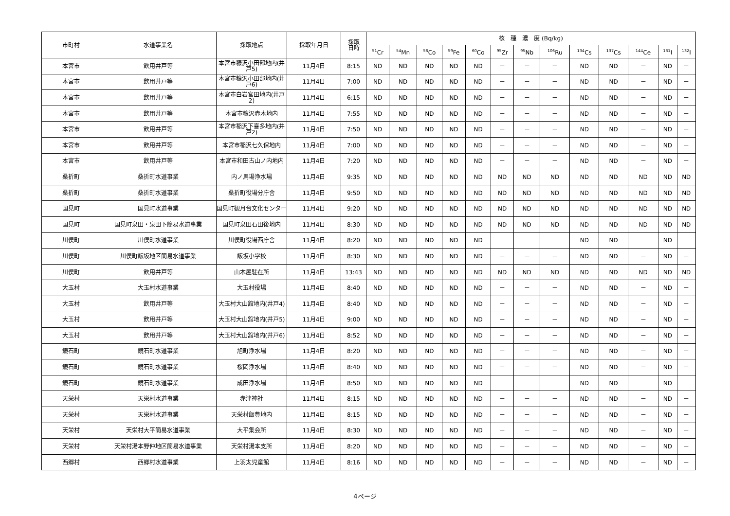| 市町村 | 水道事業名 | 採取地点 | 採取年月日 | 採取 日時 | 核 種 濃 度 (Bq/kg) | | | | | | | | | | | | |
| --- | --- | --- | --- | --- | --- | --- | --- | --- | --- | --- | --- | --- | --- | --- | --- | --- | --- |
| | | | | | <sup>51</sup>Cr | <sup>54</sup>Mn | <sup>58</sup>Co | <sup>59</sup>Fe | <sup>60</sup>Co | <sup>95</sup>Zr | <sup>95</sup>Nb | <sup>106</sup>Ru | <sup>134</sup>Cs | <sup>137</sup>Cs | <sup>144</sup>Ce | <sup>131</sup>I | <sup>132</sup>I |
| 本宮市 | 飲用井戸等 | 本宮市糠沢小田部地内(井戸5) | 11月4日 | 8:15 | ND | ND | ND | ND | ND | － | － | － | ND | ND | － | ND | － |
| 本宮市 | 飲用井戸等 | 本宮市糠沢小田部地内(井戸6) | 11月4日 | 7:00 | ND | ND | ND | ND | ND | － | － | － | ND | ND | － | ND | － |
| 本宮市 | 飲用井戸等 | 本宮市白岩宮田地内(井戸2) | 11月4日 | 6:15 | ND | ND | ND | ND | ND | － | － | － | ND | ND | － | ND | － |
| 本宮市 | 飲用井戸等 | 本宮市糠沢赤木地内 | 11月4日 | 7:55 | ND | ND | ND | ND | ND | － | － | － | ND | ND | － | ND | － |
| 本宮市 | 飲用井戸等 | 本宮市稲沢下喜多地内(井戸2) | 11月4日 | 7:50 | ND | ND | ND | ND | ND | － | － | － | ND | ND | － | ND | － |
| 本宮市 | 飲用井戸等 | 本宮市稲沢七久保地内 | 11月4日 | 7:00 | ND | ND | ND | ND | ND | － | － | － | ND | ND | － | ND | － |
| 本宮市 | 飲用井戸等 | 本宮市和田古山ノ内地内 | 11月4日 | 7:20 | ND | ND | ND | ND | ND | － | － | － | ND | ND | － | ND | － |
| 桑折町 | 桑折町水道事業 | 内ノ馬場浄水場 | 11月4日 | 9:35 | ND | ND | ND | ND | ND | ND | ND | ND | ND | ND | ND | ND | ND |
| 桑折町 | 桑折町水道事業 | 桑折町役場分庁舎 | 11月4日 | 9:50 | ND | ND | ND | ND | ND | ND | ND | ND | ND | ND | ND | ND | ND |
| 国見町 | 国見町水道事業 | 国見町観月台文化センター | 11月4日 | 9:20 | ND | ND | ND | ND | ND | ND | ND | ND | ND | ND | ND | ND | ND |
| 国見町 | 国見町泉田・泉田下簡易水道事業 | 国見町泉田石田後地内 | 11月4日 | 8:30 | ND | ND | ND | ND | ND | ND | ND | ND | ND | ND | ND | ND | ND |
| 川俣町 | 川俣町水道事業 | 川俣町役場西庁舎 | 11月4日 | 8:20 | ND | ND | ND | ND | ND | － | － | － | ND | ND | － | ND | － |
| 川俣町 | 川俣町飯坂地区簡易水道事業 | 飯坂小学校 | 11月4日 | 8:30 | ND | ND | ND | ND | ND | － | － | － | ND | ND | － | ND | － |
| 川俣町 | 飲用井戸等 | 山木屋駐在所 | 11月4日 | 13:43 | ND | ND | ND | ND | ND | ND | ND | ND | ND | ND | ND | ND | ND |
| 大玉村 | 大玉村水道事業 | 大玉村役場 | 11月4日 | 8:40 | ND | ND | ND | ND | ND | － | － | － | ND | ND | － | ND | － |
| 大玉村 | 飲用井戸等 | 大玉村大山舘地内(井戸4) | 11月4日 | 8:40 | ND | ND | ND | ND | ND | － | － | － | ND | ND | － | ND | － |
| 大玉村 | 飲用井戸等 | 大玉村大山舘地内(井戸5) | 11月4日 | 9:00 | ND | ND | ND | ND | ND | － | － | － | ND | ND | － | ND | － |
| 大玉村 | 飲用井戸等 | 大玉村大山舘地内(井戸6) | 11月4日 | 8:52 | ND | ND | ND | ND | ND | － | － | － | ND | ND | － | ND | － |
| 鏡石町 | 鏡石町水道事業 | 旭町浄水場 | 11月4日 | 8:20 | ND | ND | ND | ND | ND | － | － | － | ND | ND | － | ND | － |
| 鏡石町 | 鏡石町水道事業 | 桜岡浄水場 | 11月4日 | 8:40 | ND | ND | ND | ND | ND | － | － | － | ND | ND | － | ND | － |
| 鏡石町 | 鏡石町水道事業 | 成田浄水場 | 11月4日 | 8:50 | ND | ND | ND | ND | ND | － | － | － | ND | ND | － | ND | － |
| 天栄村 | 天栄村水道事業 | 赤津神社 | 11月4日 | 8:15 | ND | ND | ND | ND | ND | － | － | － | ND | ND | － | ND | － |
| 天栄村 | 天栄村水道事業 | 天栄村飯豊地内 | 11月4日 | 8:15 | ND | ND | ND | ND | ND | － | － | － | ND | ND | － | ND | － |
| 天栄村 | 天栄村大平簡易水道事業 | 大平集会所 | 11月4日 | 8:30 | ND | ND | ND | ND | ND | － | － | － | ND | ND | － | ND | － |
| 天栄村 | 天栄村湯本野仲地区簡易水道事業 | 天栄村湯本支所 | 11月4日 | 8:20 | ND | ND | ND | ND | ND | － | － | － | ND | ND | － | ND | － |
| 西郷村 | 西郷村水道事業 | 上羽太児童館 | 11月4日 | 8:16 | ND | ND | ND | ND | ND | － | － | － | ND | ND | － | ND | － |
4ページ